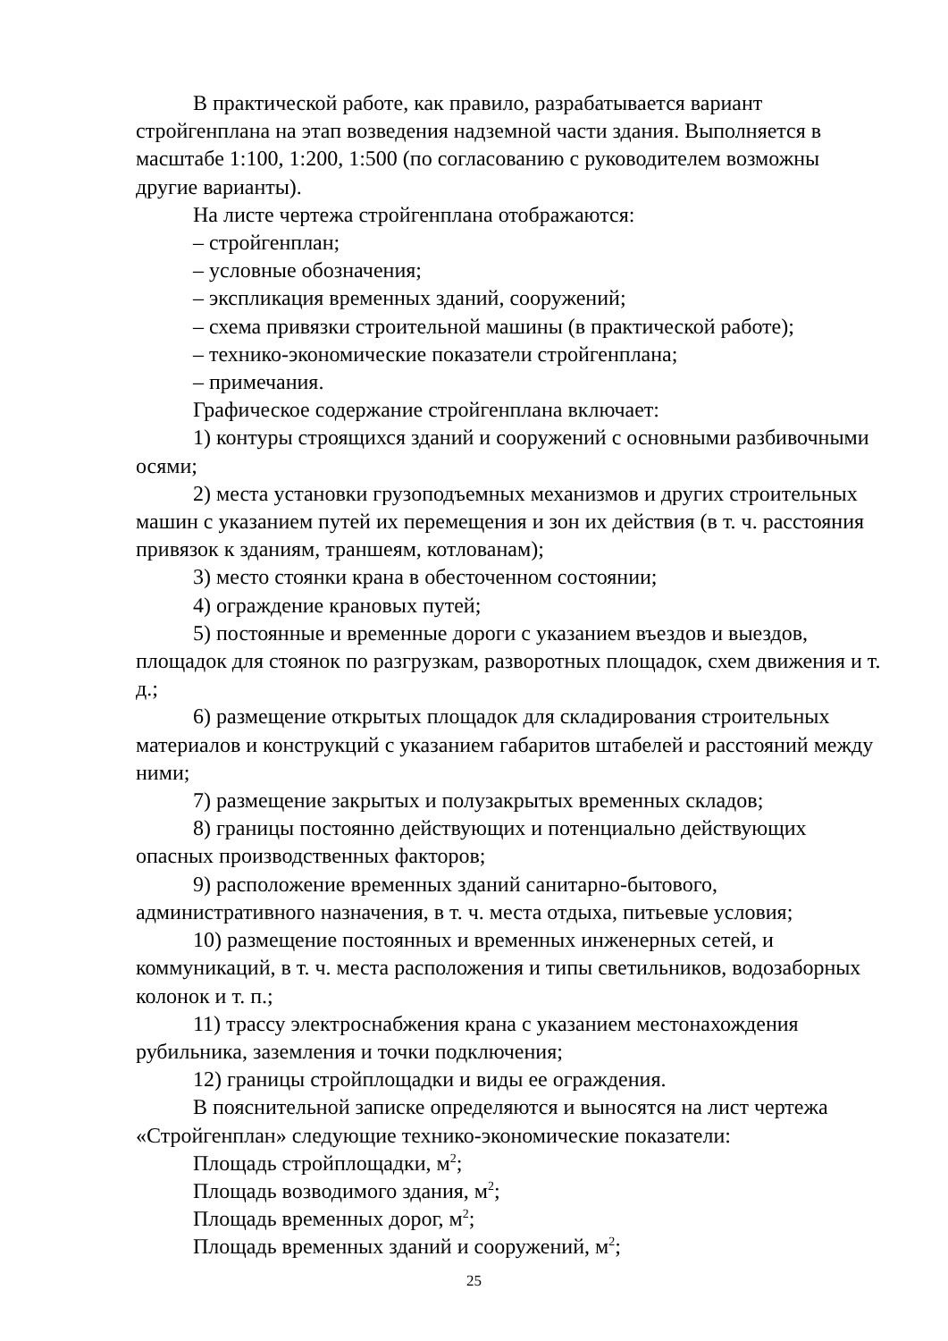В практической работе, как правило, разрабатывается вариант стройгенплана на этап возведения надземной части здания. Выполняется в масштабе 1:100, 1:200, 1:500 (по согласованию с руководителем возможны другие варианты).
На листе чертежа стройгенплана отображаются:
– стройгенплан;
– условные обозначения;
– экспликация временных зданий, сооружений;
– схема привязки строительной машины (в практической работе);
– технико-экономические показатели стройгенплана;
– примечания.
Графическое содержание стройгенплана включает:
1) контуры строящихся зданий и сооружений с основными разбивочными осями;
2) места установки грузоподъемных механизмов и других строительных машин с указанием путей их перемещения и зон их действия (в т. ч. расстояния привязок к зданиям, траншеям, котлованам);
3) место стоянки крана в обесточенном состоянии;
4) ограждение крановых путей;
5) постоянные и временные дороги с указанием въездов и выездов, площадок для стоянок по разгрузкам, разворотных площадок, схем движения и т. д.;
6) размещение открытых площадок для складирования строительных материалов и конструкций с указанием габаритов штабелей и расстояний между ними;
7) размещение закрытых и полузакрытых временных складов;
8) границы постоянно действующих и потенциально действующих опасных производственных факторов;
9) расположение временных зданий санитарно-бытового, административного назначения, в т. ч. места отдыха, питьевые условия;
10) размещение постоянных и временных инженерных сетей, и коммуникаций, в т. ч. места расположения и типы светильников, водозаборных колонок и т. п.;
11) трассу электроснабжения крана с указанием местонахождения рубильника, заземления и точки подключения;
12) границы стройплощадки и виды ее ограждения.
В пояснительной записке определяются и выносятся на лист чертежа «Стройгенплан» следующие технико-экономические показатели:
Площадь стройплощадки, м<sup>2</sup>;
Площадь возводимого здания, м<sup>2</sup>;
Площадь временных дорог, м<sup>2</sup>;
Площадь временных зданий и сооружений, м<sup>2</sup>;
25